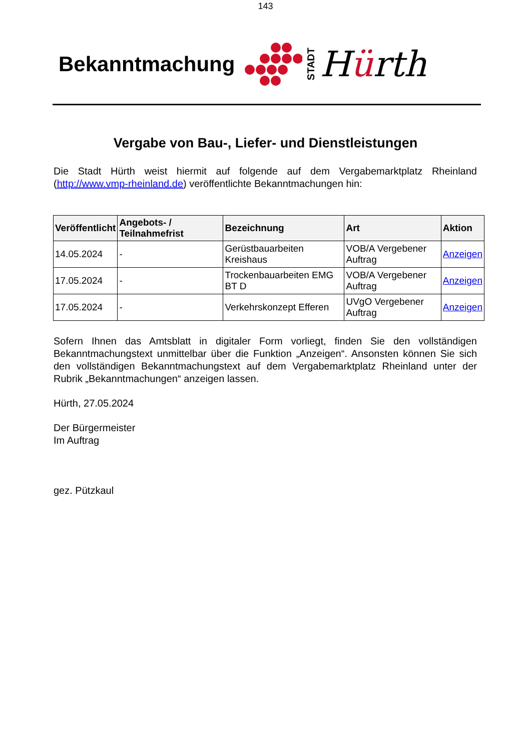143
Bekanntmachung
STADT
Hürth
Vergabe von Bau-, Liefer- und Dienstleistungen
Die Stadt Hürth weist hiermit auf folgende auf dem Vergabemarktplatz Rheinland (http://www.vmp-rheinland.de) veröffentlichte Bekanntmachungen hin:
| Veröffentlicht | Angebots- / Teilnahmefrist | Bezeichnung | Art | Aktion |
| --- | --- | --- | --- | --- |
| 14.05.2024 | - | Gerüstbauarbeiten Kreishaus | VOB/A Vergebener Auftrag | Anzeigen |
| 17.05.2024 | - | Trockenbauarbeiten EMG BT D | VOB/A Vergebener Auftrag | Anzeigen |
| 17.05.2024 | - | Verkehrskonzept Efferen | UVgO Vergebener Auftrag | Anzeigen |
Sofern Ihnen das Amtsblatt in digitaler Form vorliegt, finden Sie den vollständigen Bekanntmachungstext unmittelbar über die Funktion „Anzeigen“. Ansonsten können Sie sich den vollständigen Bekanntmachungstext auf dem Vergabemarktplatz Rheinland unter der Rubrik „Bekanntmachungen“ anzeigen lassen.
Hürth, 27.05.2024
Der Bürgermeister
Im Auftrag
gez. Pützkaul